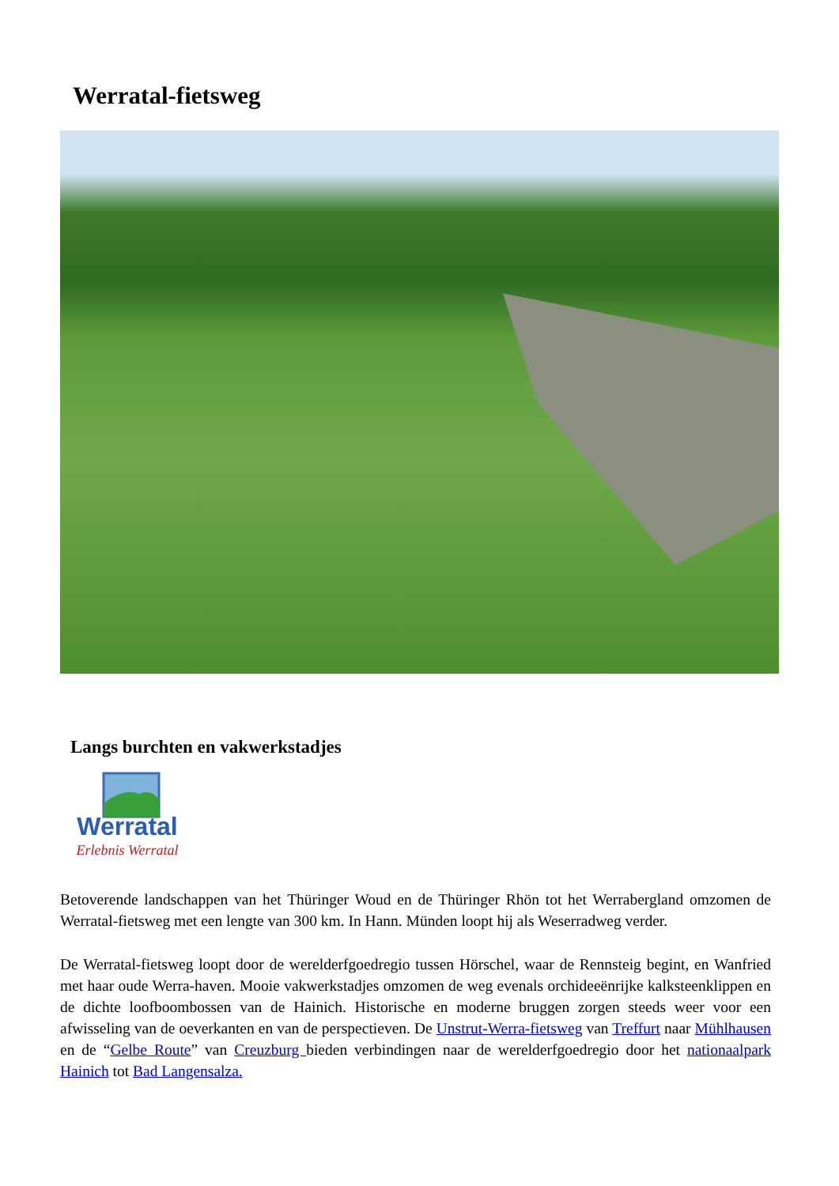Werratal-fietsweg
Langs burchten en vakwerkstadjes
Werratal
Erlebnis Werratal
Betoverende landschappen van het Thüringer Woud en de Thüringer Rhön tot het Werrabergland omzomen de Werratal-fietsweg met een lengte van 300 km. In Hann. Münden loopt hij als Weserradweg verder.
De Werratal-fietsweg loopt door de werelderfgoedregio tussen Hörschel, waar de Rennsteig begint, en Wanfried met haar oude Werra-haven. Mooie vakwerkstadjes omzomen de weg evenals orchideeënrijke kalksteenklippen en de dichte loofboombossen van de Hainich. Historische en moderne bruggen zorgen steeds weer voor een afwisseling van de oeverkanten en van de perspectieven. De Unstrut-Werra-fietsweg van Treffurt naar Mühlhausen en de “Gelbe Route” van Creuzburg bieden verbindingen naar de werelderfgoedregio door het nationaalpark Hainich tot Bad Langensalza.